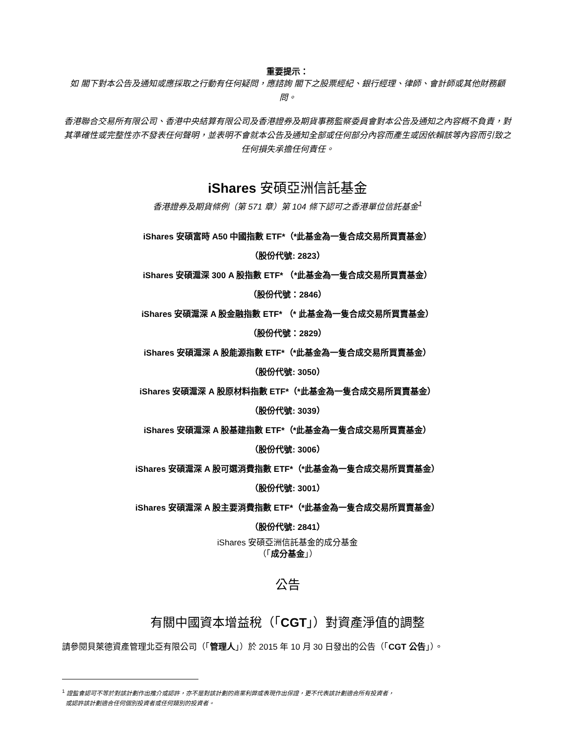重要提示：
如 閣下對本公告及通知或應採取之行動有任何疑問，應諮詢 閣下之股票經紀、銀行經理、律師、會計師或其他財務顧問。
香港聯合交易所有限公司、香港中央結算有限公司及香港證券及期貨事務監察委員會對本公告及通知之內容概不負責，對其準確性或完整性亦不發表任何聲明，並表明不會就本公告及通知全部或任何部分內容而產生或因依賴該等內容而引致之任何損失承擔任何責任。
iShares 安碩亞洲信託基金
香港證券及期貨條例（第 571 章）第 104 條下認可之香港單位信託基金<sup>1</sup>
iShares 安碩富時 A50 中國指數 ETF*（*此基金為一隻合成交易所買賣基金）
（股份代號: 2823）
iShares 安碩滬深 300 A 股指數 ETF* （*此基金為一隻合成交易所買賣基金）
（股份代號：2846）
iShares 安碩滬深 A 股金融指數 ETF* （* 此基金為一隻合成交易所買賣基金）
（股份代號：2829）
iShares 安碩滬深 A 股能源指數 ETF*（*此基金為一隻合成交易所買賣基金）
（股份代號: 3050）
iShares 安碩滬深 A 股原材料指數 ETF*（*此基金為一隻合成交易所買賣基金）
（股份代號: 3039）
iShares 安碩滬深 A 股基建指數 ETF*（*此基金為一隻合成交易所買賣基金）
（股份代號: 3006）
iShares 安碩滬深 A 股可選消費指數 ETF*（*此基金為一隻合成交易所買賣基金）
（股份代號: 3001）
iShares 安碩滬深 A 股主要消費指數 ETF*（*此基金為一隻合成交易所買賣基金）
（股份代號: 2841）
iShares 安碩亞洲信託基金的成分基金
（「成分基金」）
公告
有關中國資本增益稅（「CGT」）對資產淨值的調整
請參閱貝萊德資產管理北亞有限公司（「管理人」）於 2015 年 10 月 30 日發出的公告（「CGT 公告」）。
<sup>1</sup> 證監會認可不等於對該計劃作出推介或認許，亦不是對該計劃的商業利弊或表現作出保證，更不代表該計劃適合所有投資者，
或認許該計劃適合任何個別投資者或任何類別的投資者。